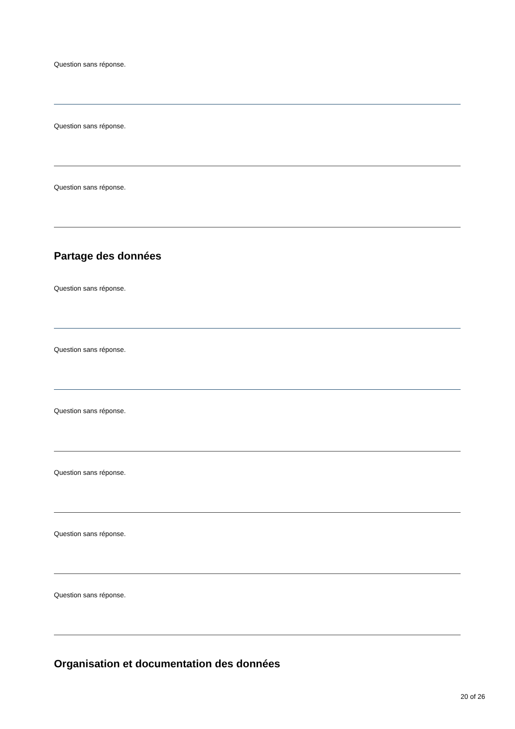Question sans réponse.
Question sans réponse.
Question sans réponse.
Partage des données
Question sans réponse.
Question sans réponse.
Question sans réponse.
Question sans réponse.
Question sans réponse.
Question sans réponse.
Organisation et documentation des données
20 of 26